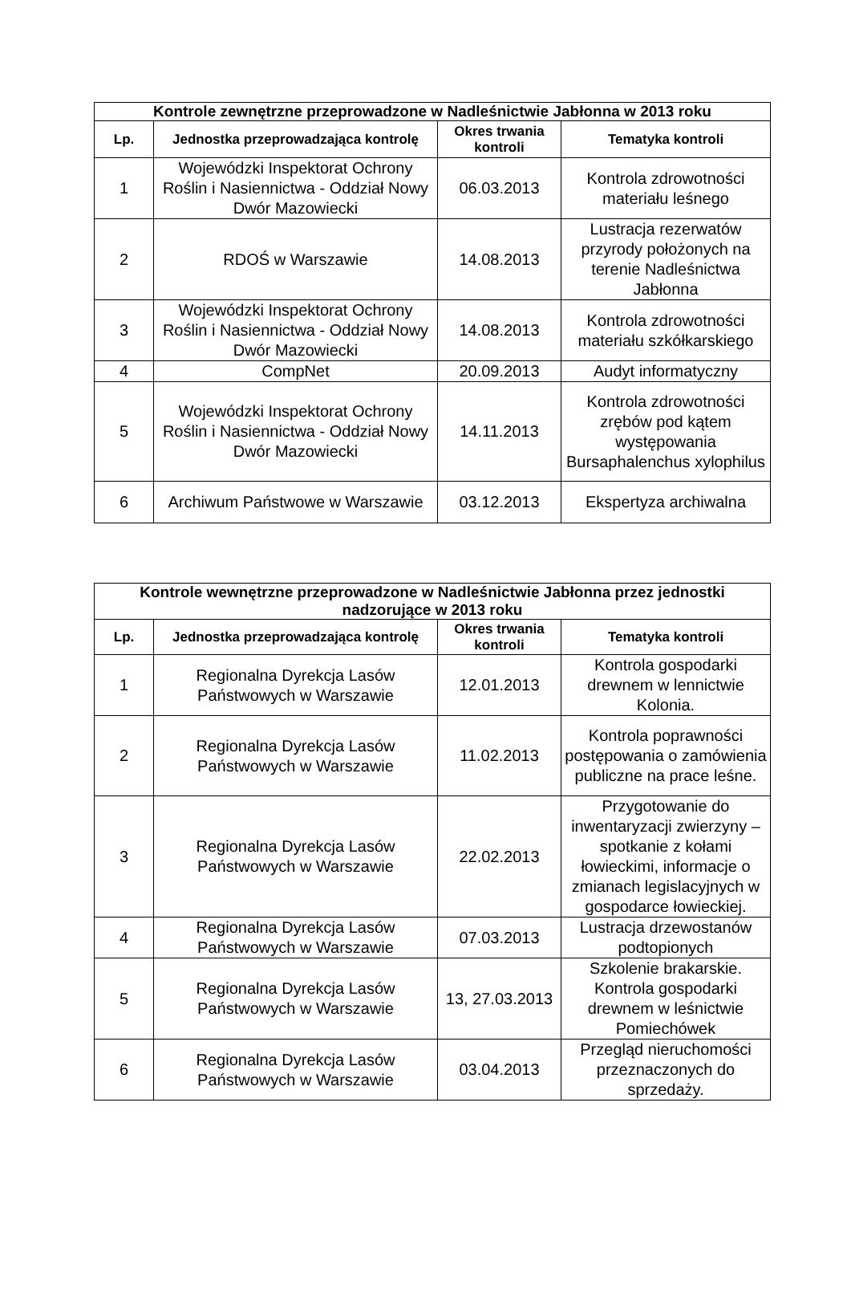| Kontrole zewnętrzne przeprowadzone w Nadleśnictwie Jabłonna w 2013 roku | | | |
| --- | --- | --- | --- |
| Lp. | Jednostka przeprowadzająca kontrolę | Okres trwania kontroli | Tematyka kontroli |
| 1 | Wojewódzki Inspektorat Ochrony Roślin i Nasiennictwa - Oddział Nowy Dwór Mazowiecki | 06.03.2013 | Kontrola zdrowotności materiału leśnego |
| 2 | RDOŚ w Warszawie | 14.08.2013 | Lustracja rezerwatów przyrody położonych na terenie Nadleśnictwa Jabłonna |
| 3 | Wojewódzki Inspektorat Ochrony Roślin i Nasiennictwa - Oddział Nowy Dwór Mazowiecki | 14.08.2013 | Kontrola zdrowotności materiału szkółkarskiego |
| 4 | CompNet | 20.09.2013 | Audyt informatyczny |
| 5 | Wojewódzki Inspektorat Ochrony Roślin i Nasiennictwa - Oddział Nowy Dwór Mazowiecki | 14.11.2013 | Kontrola zdrowotności zrębów pod kątem występowania Bursaphalenchus xylophilus |
| 6 | Archiwum Państwowe w Warszawie | 03.12.2013 | Ekspertyza archiwalna |
| Kontrole wewnętrzne przeprowadzone w Nadleśnictwie Jabłonna przez jednostki nadzorujące w 2013 roku | | | |
| --- | --- | --- | --- |
| Lp. | Jednostka przeprowadzająca kontrolę | Okres trwania kontroli | Tematyka kontroli |
| 1 | Regionalna Dyrekcja Lasów Państwowych w Warszawie | 12.01.2013 | Kontrola gospodarki drewnem w lennictwie Kolonia. |
| 2 | Regionalna Dyrekcja Lasów Państwowych w Warszawie | 11.02.2013 | Kontrola poprawności postępowania o zamówienia publiczne na prace leśne. |
| 3 | Regionalna Dyrekcja Lasów Państwowych w Warszawie | 22.02.2013 | Przygotowanie do inwentaryzacji zwierzyny – spotkanie z kołami łowieckimi, informacje o zmianach legislacyjnych w gospodarce łowieckiej. |
| 4 | Regionalna Dyrekcja Lasów Państwowych w Warszawie | 07.03.2013 | Lustracja drzewostanów podtopionych |
| 5 | Regionalna Dyrekcja Lasów Państwowych w Warszawie | 13, 27.03.2013 | Szkolenie brakarskie. Kontrola gospodarki drewnem w leśnictwie Pomiechówek |
| 6 | Regionalna Dyrekcja Lasów Państwowych w Warszawie | 03.04.2013 | Przegląd nieruchomości przeznaczonych do sprzedaży. |